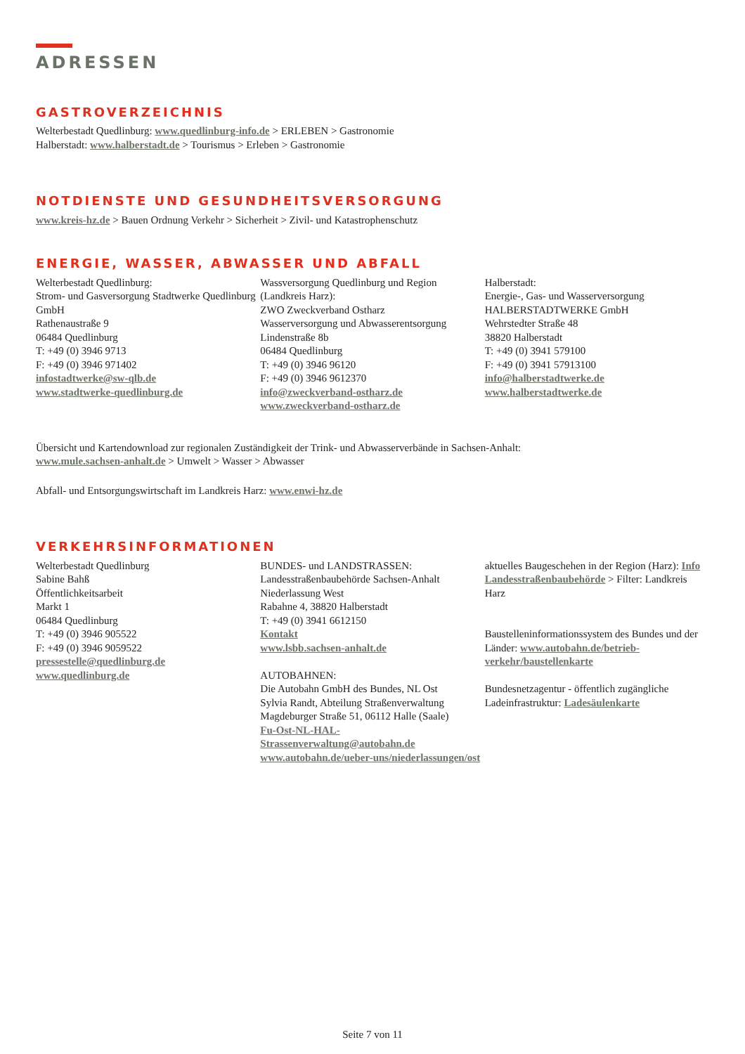ADRESSEN
GASTROVERZEICHNIS
Welterbestadt Quedlinburg: www.quedlinburg-info.de > ERLEBEN > Gastronomie
Halberstadt: www.halberstadt.de > Tourismus > Erleben > Gastronomie
NOTDIENSTE UND GESUNDHEITSVERSORGUNG
www.kreis-hz.de > Bauen Ordnung Verkehr > Sicherheit > Zivil- und Katastrophenschutz
ENERGIE, WASSER, ABWASSER UND ABFALL
Welterbestadt Quedlinburg:
Strom- und Gasversorgung Stadtwerke Quedlinburg GmbH
Rathenaustraße 9
06484 Quedlinburg
T: +49 (0) 3946 9713
F: +49 (0) 3946 971402
infostadtwerke@sw-qlb.de
www.stadtwerke-quedlinburg.de
Wassversorgung Quedlinburg und Region (Landkreis Harz):
ZWO Zweckverband Ostharz
Wasserversorgung und Abwasserentsorgung
Lindenstraße 8b
06484 Quedlinburg
T: +49 (0) 3946 96120
F: +49 (0) 3946 9612370
info@zweckverband-ostharz.de
www.zweckverband-ostharz.de
Halberstadt:
Energie-, Gas- und Wasserversorgung
HALBERSTADTWERKE GmbH
Wehrstedter Straße 48
38820 Halberstadt
T: +49 (0) 3941 579100
F: +49 (0) 3941 57913100
info@halberstadtwerke.de
www.halberstadtwerke.de
Übersicht und Kartendownload zur regionalen Zuständigkeit der Trink- und Abwasserverbände in Sachsen-Anhalt:
www.mule.sachsen-anhalt.de > Umwelt > Wasser > Abwasser
Abfall- und Entsorgungswirtschaft im Landkreis Harz: www.enwi-hz.de
VERKEHRSINFORMATIONEN
Welterbestadt Quedlinburg
Sabine Bahß
Öffentlichkeitsarbeit
Markt 1
06484 Quedlinburg
T: +49 (0) 3946 905522
F: +49 (0) 3946 9059522
pressestelle@quedlinburg.de
www.quedlinburg.de
BUNDES- und LANDSTRASSEN:
Landesstraßenbaubehörde Sachsen-Anhalt
Niederlassung West
Rabahne 4, 38820 Halberstadt
T: +49 (0) 3941 6612150
Kontakt
www.lsbb.sachsen-anhalt.de
AUTOBAHNEN:
Die Autobahn GmbH des Bundes, NL Ost
Sylvia Randt, Abteilung Straßenverwaltung
Magdeburger Straße 51, 06112 Halle (Saale)
Fu-Ost-NL-HAL-Strassenverwaltung@autobahn.de
www.autobahn.de/ueber-uns/niederlassungen/ost
aktuelles Baugeschehen in der Region (Harz): Info Landesstraßenbaubehörde > Filter: Landkreis Harz
Baustelleninformationssystem des Bundes und der Länder: www.autobahn.de/betrieb-verkehr/baustellenkarte
Bundesnetzagentur - öffentlich zugängliche Ladeinfrastruktur: Ladesäulenkarte
Seite 7 von 11